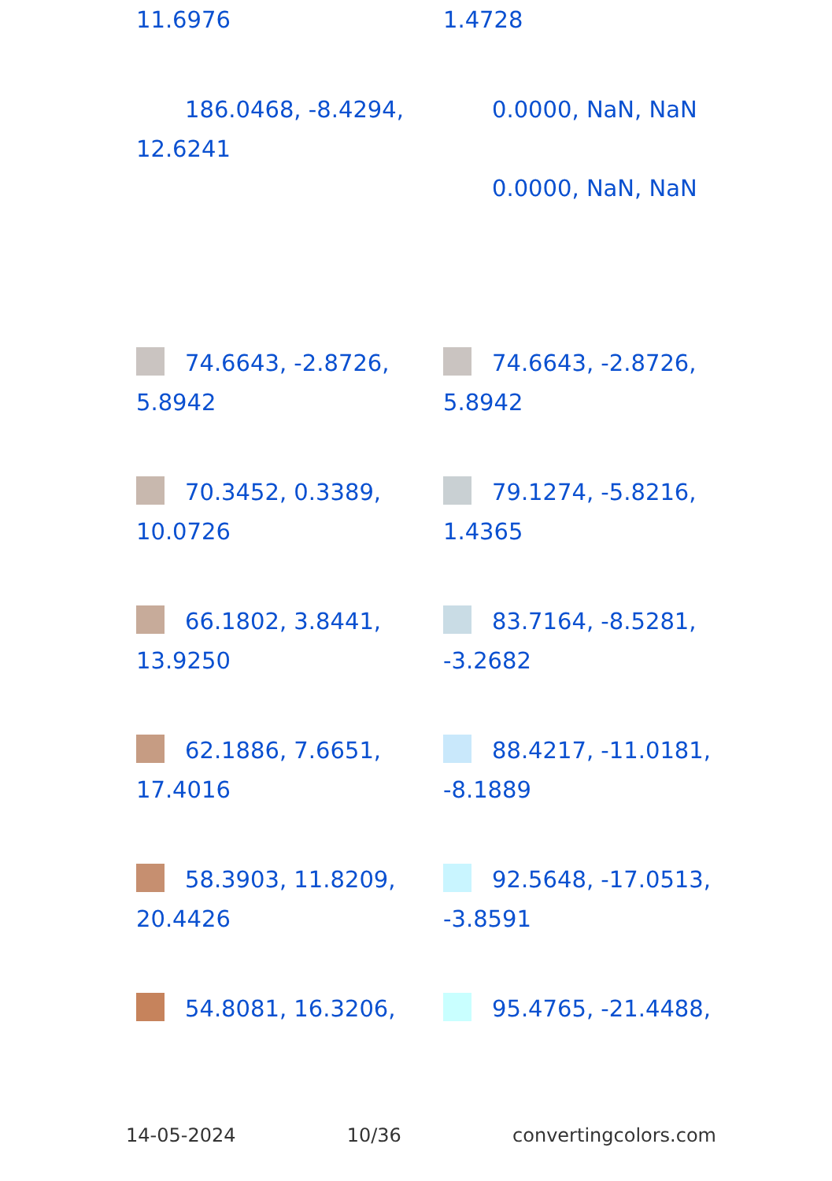11.6976 1.4728
186.0468, -8.4294,
12.6241
0.0000, NaN, NaN
0.0000, NaN, NaN
74.6643, -2.8726,
5.8942
74.6643, -2.8726,
5.8942
70.3452, 0.3389,
10.0726
79.1274, -5.8216,
1.4365
66.1802, 3.8441,
13.9250
83.7164, -8.5281,
-3.2682
62.1886, 7.6651,
17.4016
88.4217, -11.0181,
-8.1889
58.3903, 11.8209,
20.4426
92.5648, -17.0513,
-3.8591
54.8081, 16.3206, 95.4765, -21.4488,
14-05-2024 10/36 convertingcolors.com